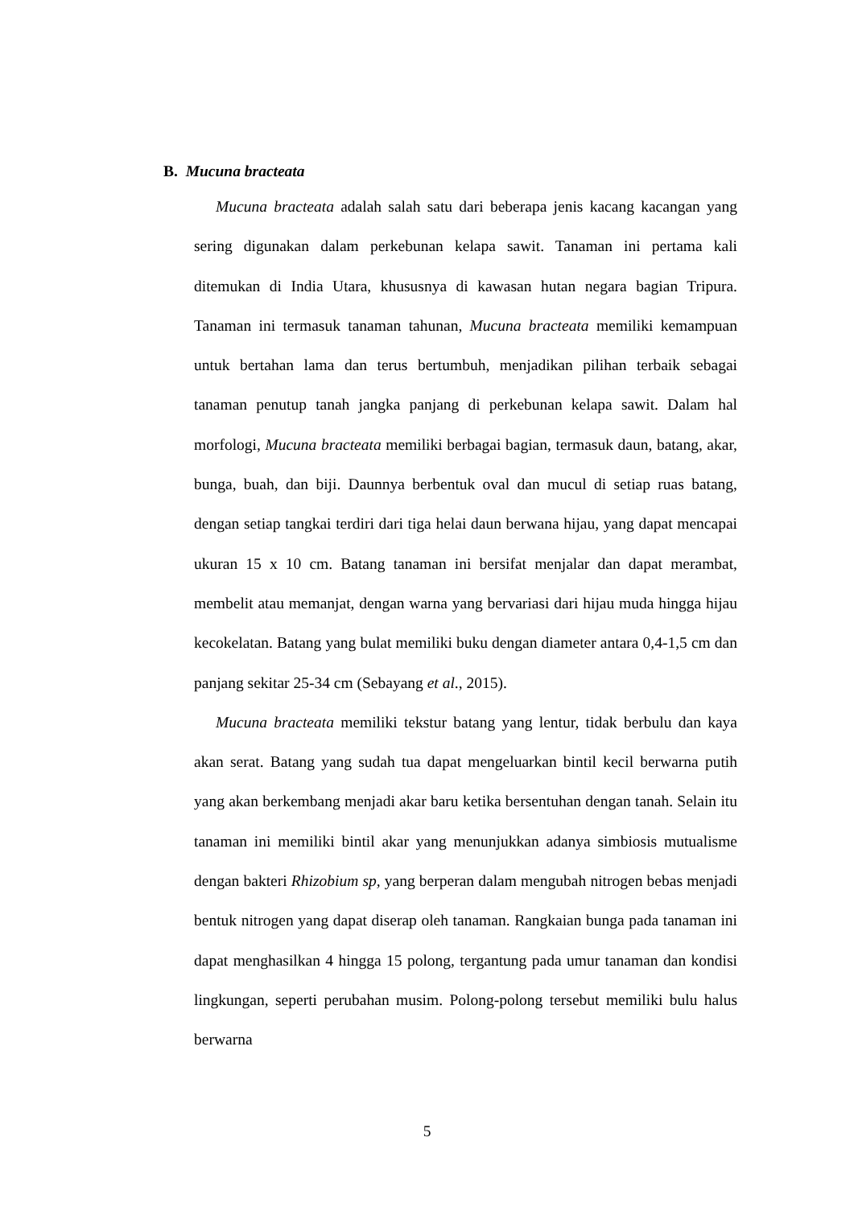B. Mucuna bracteata
Mucuna bracteata adalah salah satu dari beberapa jenis kacang kacangan yang sering digunakan dalam perkebunan kelapa sawit. Tanaman ini pertama kali ditemukan di India Utara, khususnya di kawasan hutan negara bagian Tripura. Tanaman ini termasuk tanaman tahunan, Mucuna bracteata memiliki kemampuan untuk bertahan lama dan terus bertumbuh, menjadikan pilihan terbaik sebagai tanaman penutup tanah jangka panjang di perkebunan kelapa sawit. Dalam hal morfologi, Mucuna bracteata memiliki berbagai bagian, termasuk daun, batang, akar, bunga, buah, dan biji. Daunnya berbentuk oval dan mucul di setiap ruas batang, dengan setiap tangkai terdiri dari tiga helai daun berwana hijau, yang dapat mencapai ukuran 15 x 10 cm. Batang tanaman ini bersifat menjalar dan dapat merambat, membelit atau memanjat, dengan warna yang bervariasi dari hijau muda hingga hijau kecokelatan. Batang yang bulat memiliki buku dengan diameter antara 0,4-1,5 cm dan panjang sekitar 25-34 cm (Sebayang et al., 2015).
Mucuna bracteata memiliki tekstur batang yang lentur, tidak berbulu dan kaya akan serat. Batang yang sudah tua dapat mengeluarkan bintil kecil berwarna putih yang akan berkembang menjadi akar baru ketika bersentuhan dengan tanah. Selain itu tanaman ini memiliki bintil akar yang menunjukkan adanya simbiosis mutualisme dengan bakteri Rhizobium sp, yang berperan dalam mengubah nitrogen bebas menjadi bentuk nitrogen yang dapat diserap oleh tanaman. Rangkaian bunga pada tanaman ini dapat menghasilkan 4 hingga 15 polong, tergantung pada umur tanaman dan kondisi lingkungan, seperti perubahan musim. Polong-polong tersebut memiliki bulu halus berwarna
5